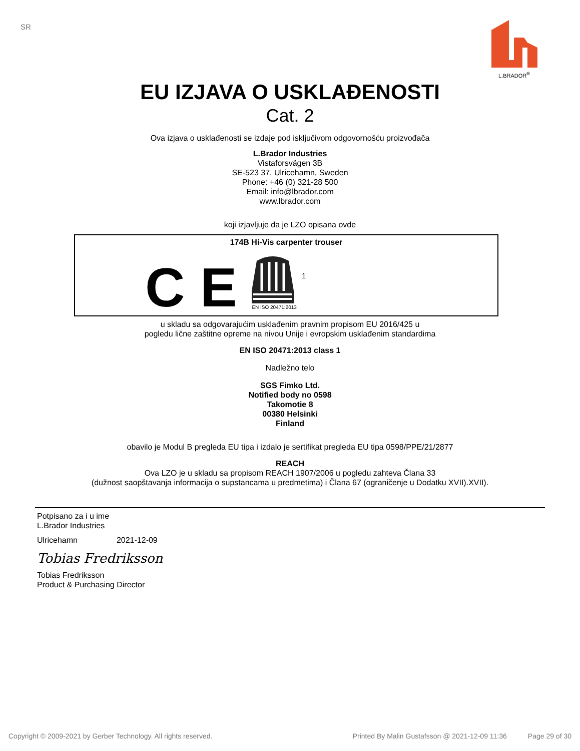SR
L.BRADOR<sup>®</sup>
EU IZJAVA O USKLAĐENOSTI
Cat. 2
Ova izjava o usklađenosti se izdaje pod isključivom odgovornošću proizvođača
L.Brador Industries
Vistaforsvägen 3B
SE-523 37, Ulricehamn, Sweden
Phone: +46 (0) 321-28 500
Email: info@lbrador.com
www.lbrador.com
koji izjavljuje da je LZO opisana ovde
174B Hi-Vis carpenter trouser
C E
EN ISO 20471:2013
1
u skladu sa odgovarajućim usklađenim pravnim propisom EU 2016/425 u
pogledu lične zaštitne opreme na nivou Unije i evropskim usklađenim standardima
EN ISO 20471:2013 class 1
Nadležno telo
SGS Fimko Ltd.
Notified body no 0598
Takomotie 8
00380 Helsinki
Finland
obavilo je Modul B pregleda EU tipa i izdalo je sertifikat pregleda EU tipa 0598/PPE/21/2877
REACH
Ova LZO je u skladu sa propisom REACH 1907/2006 u pogledu zahteva Člana 33
(dužnost saopštavanja informacija o supstancama u predmetima) i Člana 67 (ograničenje u Dodatku XVII).XVII).
Potpisano za i u ime
L.Brador Industries
Ulricehamn 2021-12-09
Tobias Fredriksson
Tobias Fredriksson
Product & Purchasing Director
Copyright © 2009-2021 by Gerber Technology. All rights reserved. Printed By Malin Gustafsson @ 2021-12-09 11:36 Page 29 of 30